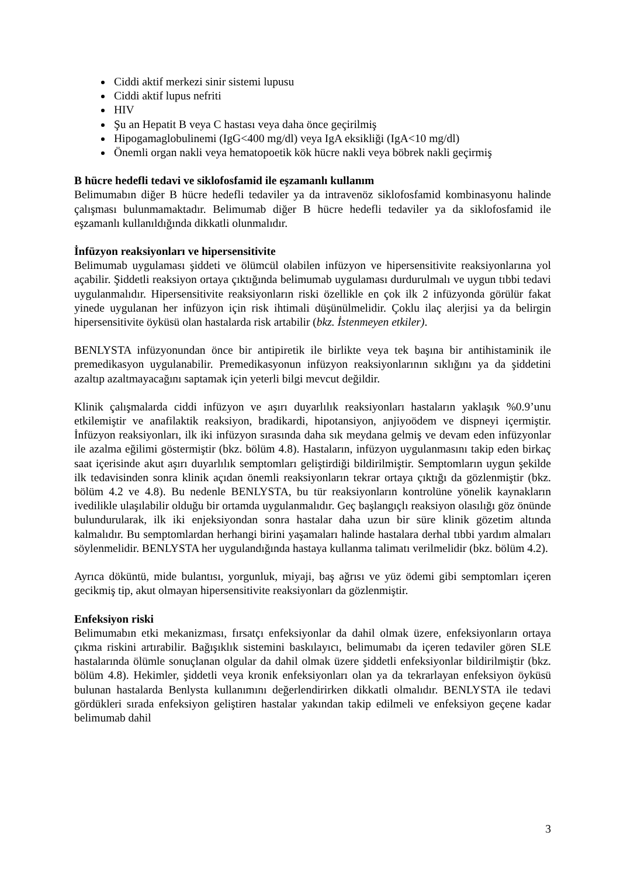Ciddi aktif merkezi sinir sistemi lupusu
Ciddi aktif lupus nefriti
HIV
Şu an Hepatit B veya C hastası veya daha önce geçirilmiş
Hipogamaglobulinemi (IgG<400 mg/dl) veya IgA eksikliği (IgA<10 mg/dl)
Önemli organ nakli veya hematopoetik kök hücre nakli veya böbrek nakli geçirmiş
B hücre hedefli tedavi ve siklofosfamid ile eşzamanlı kullanım
Belimumabın diğer B hücre hedefli tedaviler ya da intravenöz siklofosfamid kombinasyonu halinde çalışması bulunmamaktadır. Belimumab diğer B hücre hedefli tedaviler ya da siklofosfamid ile eşzamanlı kullanıldığında dikkatli olunmalıdır.
İnfüzyon reaksiyonları ve hipersensitivite
Belimumab uygulaması şiddeti ve ölümcül olabilen infüzyon ve hipersensitivite reaksiyonlarına yol açabilir. Şiddetli reaksiyon ortaya çıktığında belimumab uygulaması durdurulmalı ve uygun tıbbi tedavi uygulanmalıdır. Hipersensitivite reaksiyonların riski özellikle en çok ilk 2 infüzyonda görülür fakat yinede uygulanan her infüzyon için risk ihtimali düşünülmelidir. Çoklu ilaç alerjisi ya da belirgin hipersensitivite öyküsü olan hastalarda risk artabilir (bkz. İstenmeyen etkiler).
BENLYSTA infüzyonundan önce bir antipiretik ile birlikte veya tek başına bir antihistaminik ile premedikasyon uygulanabilir. Premedikasyonun infüzyon reaksiyonlarının sıklığını ya da şiddetini azaltıp azaltmayacağını saptamak için yeterli bilgi mevcut değildir.
Klinik çalışmalarda ciddi infüzyon ve aşırı duyarlılık reaksiyonları hastaların yaklaşık %0.9’unu etkilemiştir ve anafilaktik reaksiyon, bradikardi, hipotansiyon, anjiyoödem ve dispneyi içermiştir. İnfüzyon reaksiyonları, ilk iki infüzyon sırasında daha sık meydana gelmiş ve devam eden infüzyonlar ile azalma eğilimi göstermiştir (bkz. bölüm 4.8). Hastaların, infüzyon uygulanmasını takip eden birkaç saat içerisinde akut aşırı duyarlılık semptomları geliştirdiği bildirilmiştir. Semptomların uygun şekilde ilk tedavisinden sonra klinik açıdan önemli reaksiyonların tekrar ortaya çıktığı da gözlenmiştir (bkz. bölüm 4.2 ve 4.8). Bu nedenle BENLYSTA, bu tür reaksiyonların kontrolüne yönelik kaynakların ivedilikle ulaşılabilir olduğu bir ortamda uygulanmalıdır. Geç başlangıçlı reaksiyon olasılığı göz önünde bulundurularak, ilk iki enjeksiyondan sonra hastalar daha uzun bir süre klinik gözetim altında kalmalıdır. Bu semptomlardan herhangi birini yaşamaları halinde hastalara derhal tıbbi yardım almaları söylenmelidir. BENLYSTA her uygulandığında hastaya kullanma talimatı verilmelidir (bkz. bölüm 4.2).
Ayrıca döküntü, mide bulantısı, yorgunluk, miyaji, baş ağrısı ve yüz ödemi gibi semptomları içeren gecikmiş tip, akut olmayan hipersensitivite reaksiyonları da gözlenmiştir.
Enfeksiyon riski
Belimumabın etki mekanizması, fırsatçı enfeksiyonlar da dahil olmak üzere, enfeksiyonların ortaya çıkma riskini artırabilir. Bağışıklık sistemini baskılayıcı, belimumabı da içeren tedaviler gören SLE hastalarında ölümle sonuçlanan olgular da dahil olmak üzere şiddetli enfeksiyonlar bildirilmiştir (bkz. bölüm 4.8). Hekimler, şiddetli veya kronik enfeksiyonları olan ya da tekrarlayan enfeksiyon öyküsü bulunan hastalarda Benlysta kullanımını değerlendirirken dikkatli olmalıdır. BENLYSTA ile tedavi gördükleri sırada enfeksiyon geliştiren hastalar yakından takip edilmeli ve enfeksiyon geçene kadar belimumab dahil
3